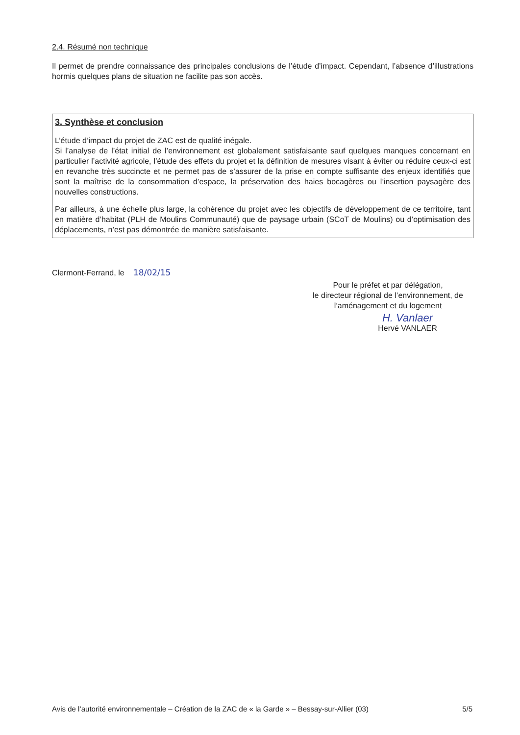2.4. Résumé non technique
Il permet de prendre connaissance des principales conclusions de l’étude d’impact. Cependant, l’absence d’illustrations hormis quelques plans de situation ne facilite pas son accès.
3. Synthèse et conclusion
L’étude d’impact du projet de ZAC est de qualité inégale.
Si l’analyse de l’état initial de l’environnement est globalement satisfaisante sauf quelques manques concernant en particulier l’activité agricole, l’étude des effets du projet et la définition de mesures visant à éviter ou réduire ceux-ci est en revanche très succincte et ne permet pas de s’assurer de la prise en compte suffisante des enjeux identifiés que sont la maîtrise de la consommation d’espace, la préservation des haies bocagères ou l’insertion paysagère des nouvelles constructions.
Par ailleurs, à une échelle plus large, la cohérence du projet avec les objectifs de développement de ce territoire, tant en matière d’habitat (PLH de Moulins Communauté) que de paysage urbain (SCoT de Moulins) ou d’optimisation des déplacements, n’est pas démontrée de manière satisfaisante.
Clermont-Ferrand, le 18/02/15
Pour le préfet et par délégation,
le directeur régional de l’environnement, de l’aménagement et du logement
H. Vanlaer
Hervé VANLAER
Avis de l’autorité environnementale – Création de la ZAC de « la Garde » – Bessay-sur-Allier (03) 5/5